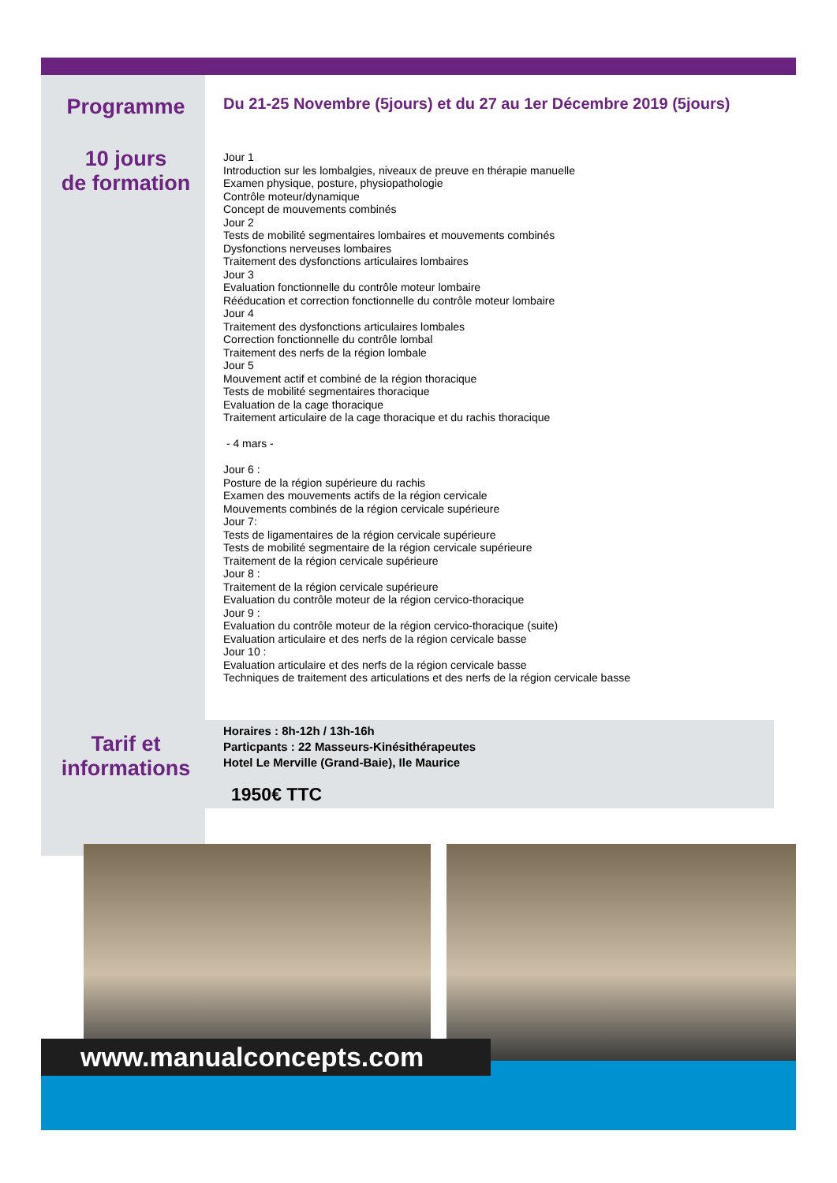Programme
Du 21-25 Novembre (5jours) et du 27 au 1er Décembre 2019 (5jours)
10 jours
de formation
Jour 1
Introduction sur les lombalgies, niveaux de preuve en thérapie manuelle
Examen physique, posture, physiopathologie
Contrôle moteur/dynamique
Concept de mouvements combinés
Jour 2
Tests de mobilité segmentaires lombaires et mouvements combinés
Dysfonctions nerveuses lombaires
Traitement des dysfonctions articulaires lombaires
Jour 3
Evaluation fonctionnelle du contrôle moteur lombaire
Rééducation et correction fonctionnelle du contrôle moteur lombaire
Jour 4
Traitement des dysfonctions articulaires lombales
Correction fonctionnelle du contrôle lombal
Traitement des nerfs de la région lombale
Jour 5
Mouvement actif et combiné de la région thoracique
Tests de mobilité segmentaires thoracique
Evaluation de la cage thoracique
Traitement articulaire de la cage thoracique et du rachis thoracique
- 4 mars -
Jour 6 :
Posture de la région supérieure du rachis
Examen des mouvements actifs de la région cervicale
Mouvements combinés de la région cervicale supérieure
Jour 7:
Tests de ligamentaires de la région cervicale supérieure
Tests de mobilité segmentaire de la région cervicale supérieure
Traitement de la région cervicale supérieure
Jour 8 :
Traitement de la région cervicale supérieure
Evaluation du contrôle moteur de la région cervico-thoracique
Jour 9 :
Evaluation du contrôle moteur de la région cervico-thoracique (suite)
Evaluation articulaire et des nerfs de la région cervicale basse
Jour 10 :
Evaluation articulaire et des nerfs de la région cervicale basse
Techniques de traitement des articulations et des nerfs de la région cervicale basse
Tarif et
informations
Horaires : 8h-12h / 13h-16h
Particpants : 22 Masseurs-Kinésithérapeutes
Hotel Le Merville (Grand-Baie), Ile Maurice
1950€ TTC
www.manualconcepts.com